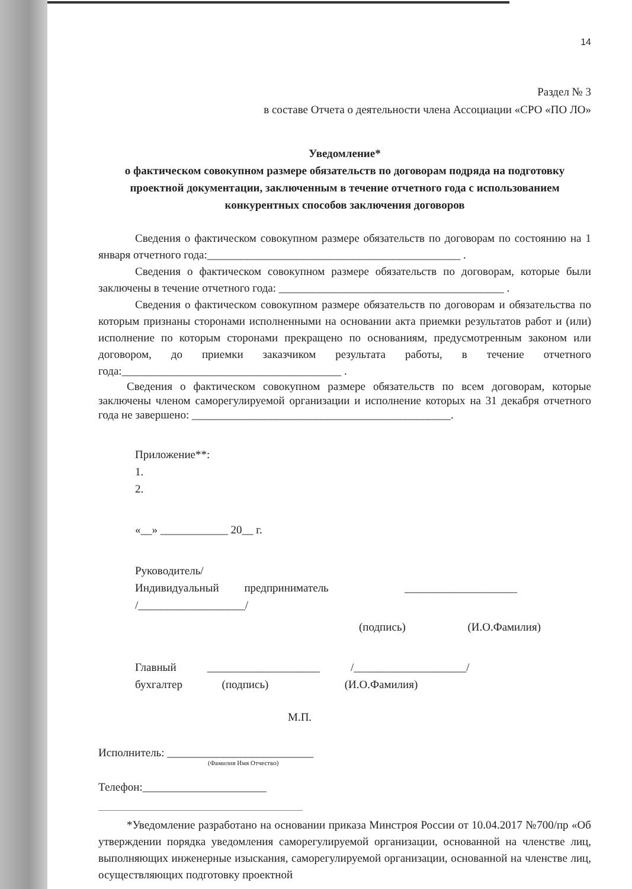14
Раздел № 3
в составе Отчета о деятельности члена Ассоциации «СРО «ПО ЛО»
Уведомление*
о фактическом совокупном размере обязательств по договорам подряда на подготовку проектной документации, заключенным в течение отчетного года с использованием конкурентных способов заключения договоров
Сведения о фактическом совокупном размере обязательств по договорам по состоянию на 1 января отчетного года:_____________________________________________ .
Сведения о фактическом совокупном размере обязательств по договорам, которые были заключены в течение отчетного года: ________________________________________ .
Сведения о фактическом совокупном размере обязательств по договорам и обязательства по которым признаны сторонами исполненными на основании акта приемки результатов работ и (или) исполнение по которым сторонами прекращено по основаниям, предусмотренным законом или договором, до приемки заказчиком результата работы, в течение отчетного года:_______________________________________ .
Сведения о фактическом совокупном размере обязательств по всем договорам, которые заключены членом саморегулируемой организации и исполнение которых на 31 декабря отчетного года не завершено: ______________________________________________.
Приложение**:
1.
2.
«__» ____________ 20__ г.
Руководитель/
Индивидуальный предприниматель ____________________
/___________________/
(подпись) (И.О.Фамилия)
Главный ____________________ /____________________/
бухгалтер (подпись) (И.О.Фамилия)
М.П.
Исполнитель: __________________________
(Фамилия Имя Отчество)
Телефон:______________________
*Уведомление разработано на основании приказа Минстроя России от 10.04.2017 №700/пр «Об утверждении порядка уведомления саморегулируемой организации, основанной на членстве лиц, выполняющих инженерные изыскания, саморегулируемой организации, основанной на членстве лиц, осуществляющих подготовку проектной